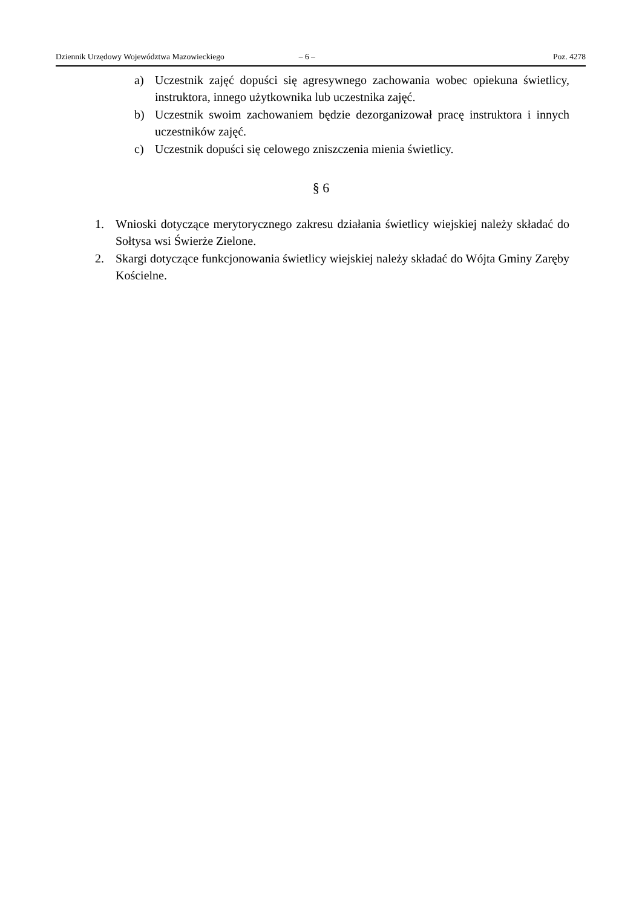Dziennik Urzędowy Województwa Mazowieckiego – 6 – Poz. 4278
a) Uczestnik zajęć dopuści się agresywnego zachowania wobec opiekuna świetlicy, instruktora, innego użytkownika lub uczestnika zajęć.
b) Uczestnik swoim zachowaniem będzie dezorganizował pracę instruktora i innych uczestników zajęć.
c) Uczestnik dopuści się celowego zniszczenia mienia świetlicy.
§ 6
1. Wnioski dotyczące merytorycznego zakresu działania świetlicy wiejskiej należy składać do Sołtysa wsi Świerże Zielone.
2. Skargi dotyczące funkcjonowania świetlicy wiejskiej należy składać do Wójta Gminy Zaręby Kościelne.